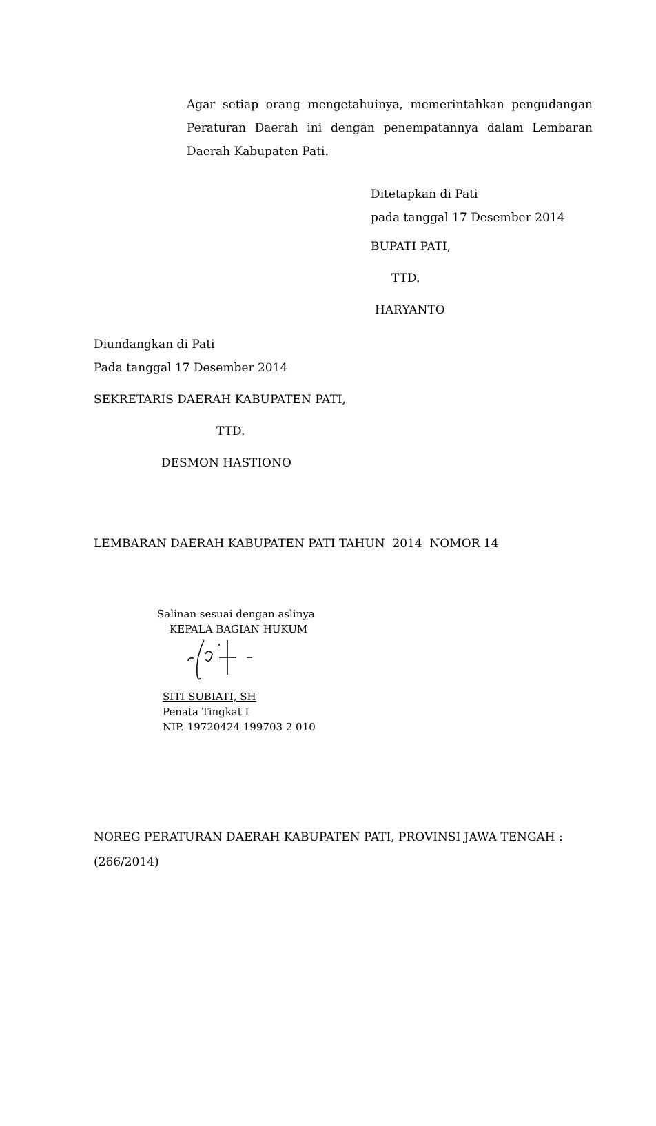Agar setiap orang mengetahuinya, memerintahkan pengudangan Peraturan Daerah ini dengan penempatannya dalam Lembaran Daerah Kabupaten Pati.
Ditetapkan di Pati
pada tanggal 17 Desember 2014
BUPATI PATI,
TTD.
HARYANTO
Diundangkan di Pati
Pada tanggal 17 Desember 2014
SEKRETARIS DAERAH KABUPATEN PATI,
TTD.
DESMON HASTIONO
LEMBARAN DAERAH KABUPATEN PATI TAHUN 2014 NOMOR 14
Salinan sesuai dengan aslinya
KEPALA BAGIAN HUKUM
SITI SUBIATI, SH
Penata Tingkat I
NIP. 19720424 199703 2 010
NOREG PERATURAN DAERAH KABUPATEN PATI, PROVINSI JAWA TENGAH : (266/2014)